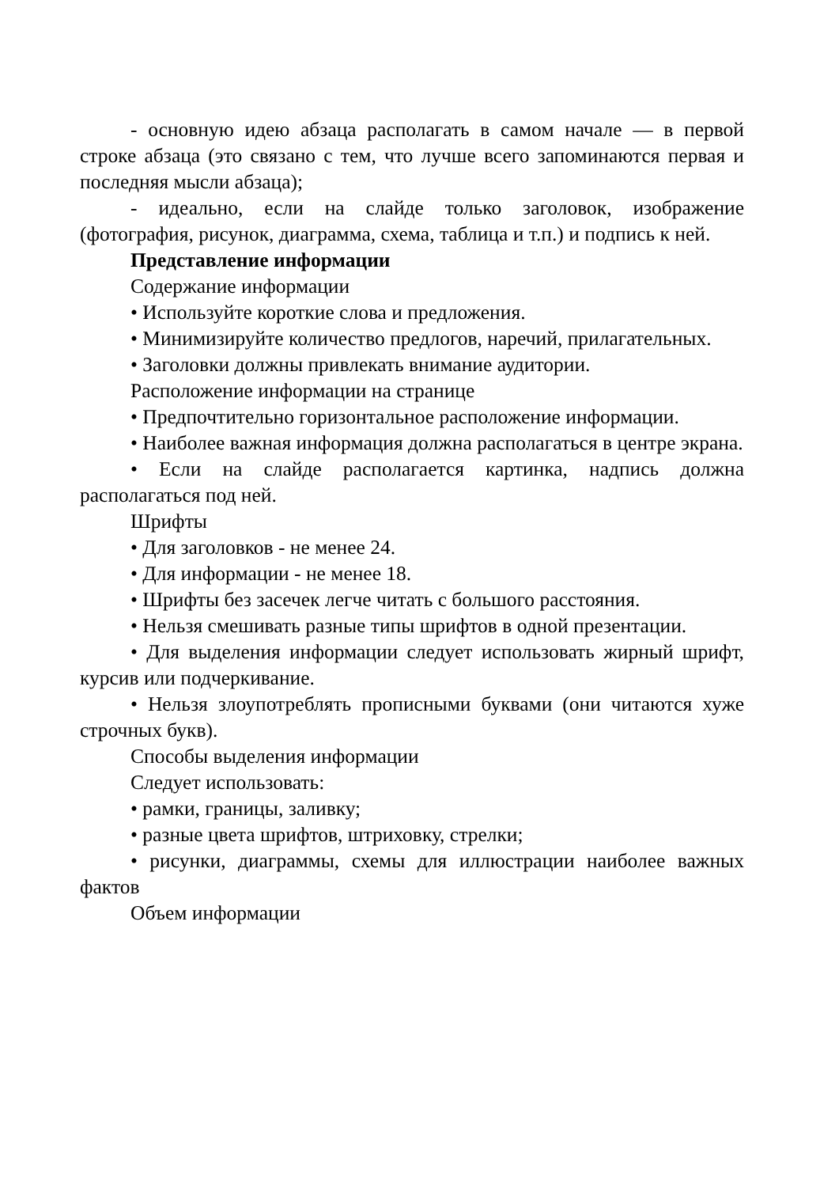- основную идею абзаца располагать в самом начале — в первой строке абзаца (это связано с тем, что лучше всего запоминаются первая и последняя мысли абзаца);
- идеально, если на слайде только заголовок, изображение (фотография, рисунок, диаграмма, схема, таблица и т.п.) и подпись к ней.
Представление информации
Содержание информации
• Используйте короткие слова и предложения.
• Минимизируйте количество предлогов, наречий, прилагательных.
• Заголовки должны привлекать внимание аудитории.
Расположение информации на странице
• Предпочтительно горизонтальное расположение информации.
• Наиболее важная информация должна располагаться в центре экрана.
• Если на слайде располагается картинка, надпись должна располагаться под ней.
Шрифты
• Для заголовков - не менее 24.
• Для информации - не менее 18.
• Шрифты без засечек легче читать с большого расстояния.
• Нельзя смешивать разные типы шрифтов в одной презентации.
• Для выделения информации следует использовать жирный шрифт, курсив или подчеркивание.
• Нельзя злоупотреблять прописными буквами (они читаются хуже строчных букв).
Способы выделения информации
Следует использовать:
• рамки, границы, заливку;
• разные цвета шрифтов, штриховку, стрелки;
• рисунки, диаграммы, схемы для иллюстрации наиболее важных фактов
Объем информации